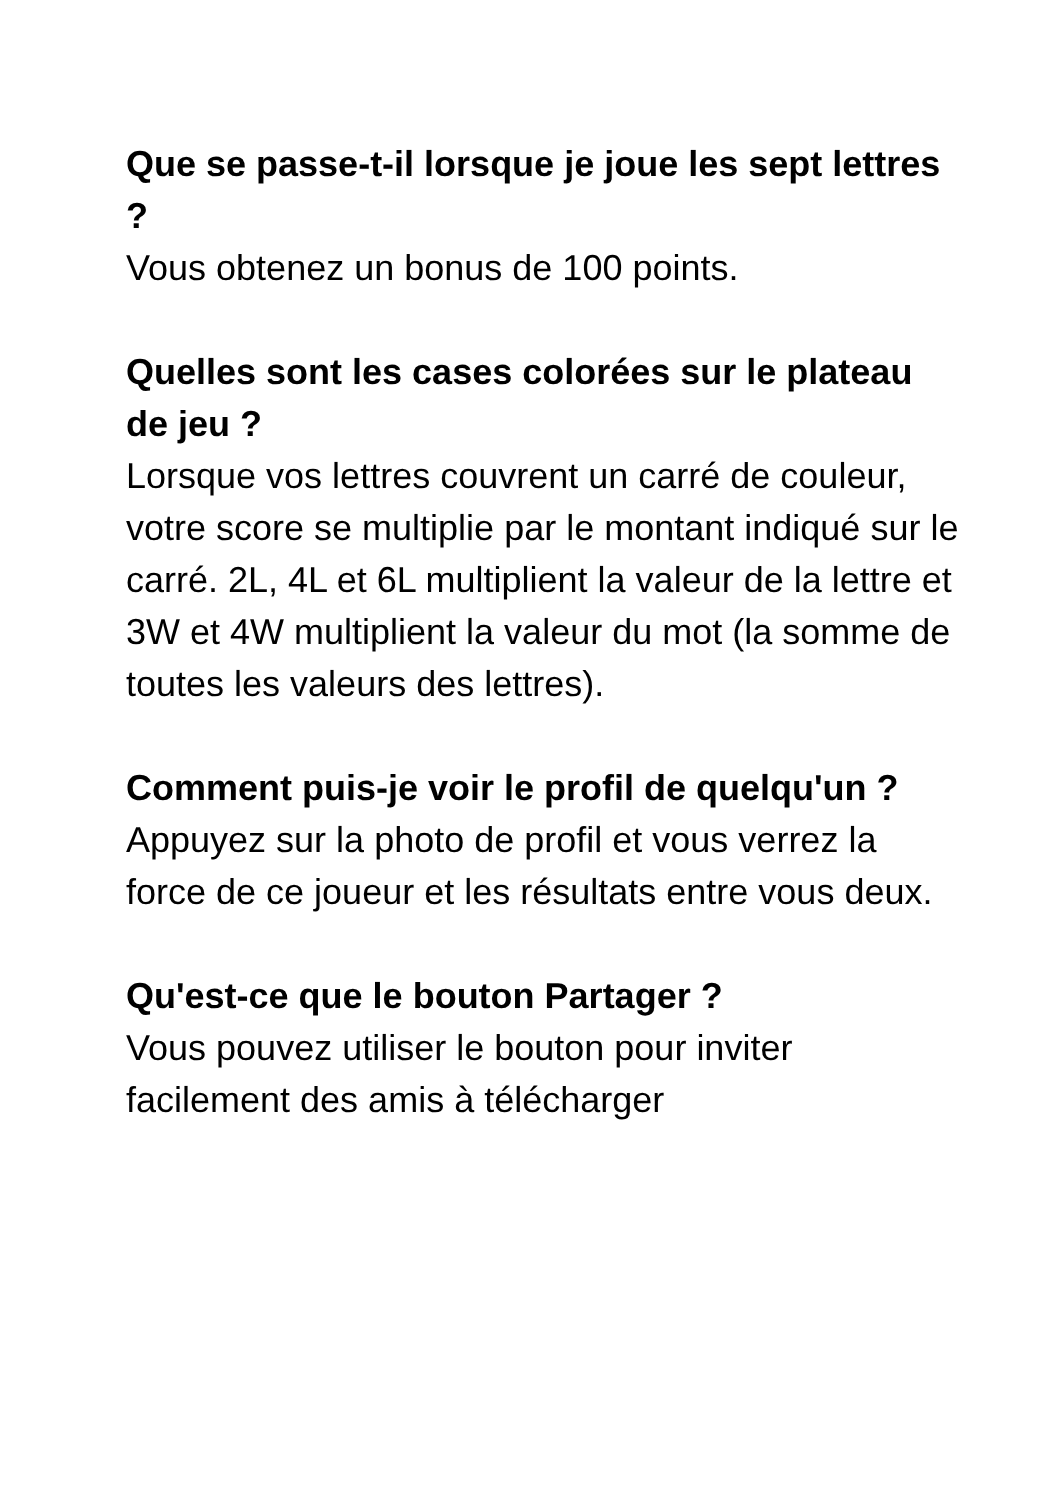Que se passe-t-il lorsque je joue les sept lettres ?
Vous obtenez un bonus de 100 points.
Quelles sont les cases colorées sur le plateau de jeu ?
Lorsque vos lettres couvrent un carré de couleur, votre score se multiplie par le montant indiqué sur le carré. 2L, 4L et 6L multiplient la valeur de la lettre et 3W et 4W multiplient la valeur du mot (la somme de toutes les valeurs des lettres).
Comment puis-je voir le profil de quelqu'un ?
Appuyez sur la photo de profil et vous verrez la force de ce joueur et les résultats entre vous deux.
Qu'est-ce que le bouton Partager ?
Vous pouvez utiliser le bouton pour inviter facilement des amis à télécharger